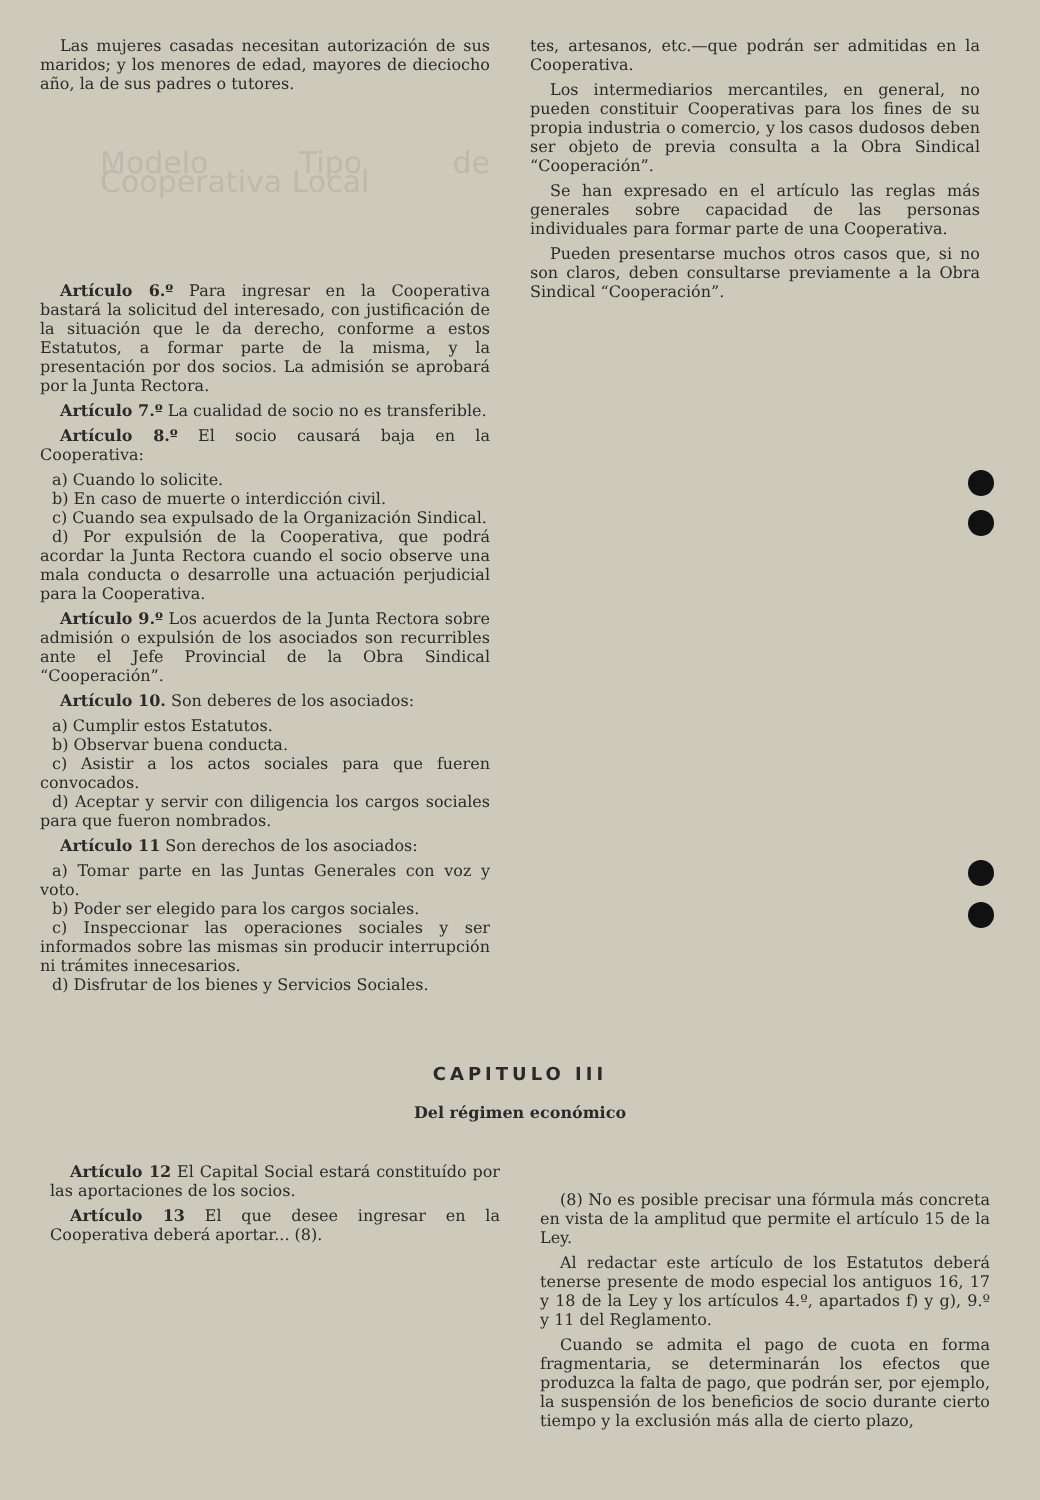Las mujeres casadas necesitan autorización de sus maridos; y los menores de edad, mayores de dieciocho año, la de sus padres o tutores.
Modelo Tipo de Cooperativa Local
Artículo 6.º Para ingresar en la Cooperativa bastará la solicitud del interesado, con justificación de la situación que le da derecho, conforme a estos Estatutos, a formar parte de la misma, y la presentación por dos socios. La admisión se aprobará por la Junta Rectora.
Artículo 7.º La cualidad de socio no es transferible.
Artículo 8.º El socio causará baja en la Cooperativa:
a) Cuando lo solicite.
b) En caso de muerte o interdicción civil.
c) Cuando sea expulsado de la Organización Sindical.
d) Por expulsión de la Cooperativa, que podrá acordar la Junta Rectora cuando el socio observe una mala conducta o desarrolle una actuación perjudicial para la Cooperativa.
Artículo 9.º Los acuerdos de la Junta Rectora sobre admisión o expulsión de los asociados son recurribles ante el Jefe Provincial de la Obra Sindical “Cooperación”.
Artículo 10. Son deberes de los asociados:
a) Cumplir estos Estatutos.
b) Observar buena conducta.
c) Asistir a los actos sociales para que fueren convocados.
d) Aceptar y servir con diligencia los cargos sociales para que fueron nombrados.
Artículo 11 Son derechos de los asociados:
a) Tomar parte en las Juntas Generales con voz y voto.
b) Poder ser elegido para los cargos sociales.
c) Inspeccionar las operaciones sociales y ser informados sobre las mismas sin producir interrupción ni trámites innecesarios.
d) Disfrutar de los bienes y Servicios Sociales.
tes, artesanos, etc.—que podrán ser admitidas en la Cooperativa.
Los intermediarios mercantiles, en general, no pueden constituir Cooperativas para los fines de su propia industria o comercio, y los casos dudosos deben ser objeto de previa consulta a la Obra Sindical “Cooperación”.
Se han expresado en el artículo las reglas más generales sobre capacidad de las personas individuales para formar parte de una Cooperativa.
Pueden presentarse muchos otros casos que, si no son claros, deben consultarse previamente a la Obra Sindical “Cooperación”.
CAPITULO III
Del régimen económico
Artículo 12 El Capital Social estará constituído por las aportaciones de los socios.
Artículo 13 El que desee ingresar en la Cooperativa deberá aportar... (8).
(8) No es posible precisar una fórmula más concreta en vista de la amplitud que permite el artículo 15 de la Ley.
Al redactar este artículo de los Estatutos deberá tenerse presente de modo especial los antiguos 16, 17 y 18 de la Ley y los artículos 4.º, apartados f) y g), 9.º y 11 del Reglamento.
Cuando se admita el pago de cuota en forma fragmentaria, se determinarán los efectos que produzca la falta de pago, que podrán ser, por ejemplo, la suspensión de los beneficios de socio durante cierto tiempo y la exclusión más alla de cierto plazo,